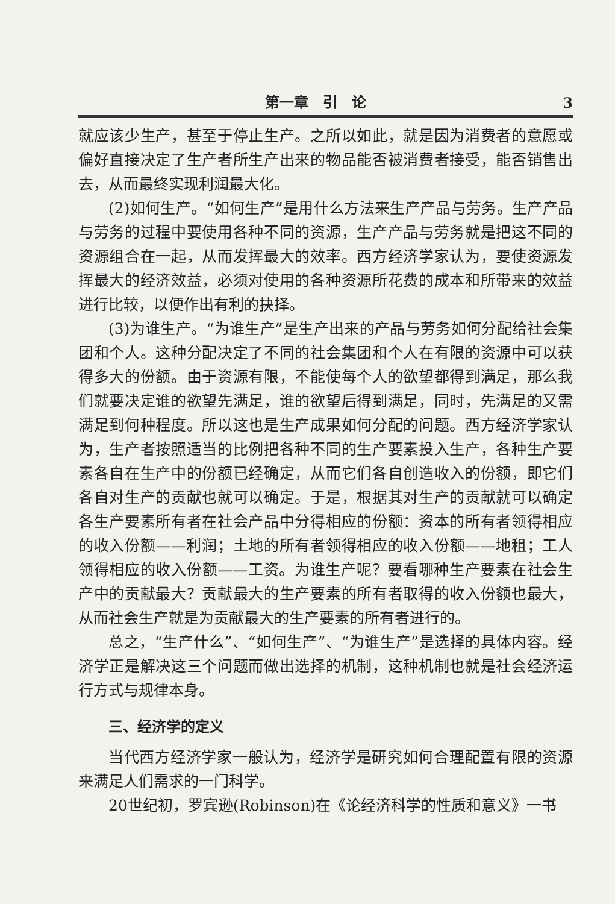第一章　引　论 3
就应该少生产，甚至于停止生产。之所以如此，就是因为消费者的意愿或偏好直接决定了生产者所生产出来的物品能否被消费者接受，能否销售出去，从而最终实现利润最大化。
(2)如何生产。“如何生产”是用什么方法来生产产品与劳务。生产产品与劳务的过程中要使用各种不同的资源，生产产品与劳务就是把这不同的资源组合在一起，从而发挥最大的效率。西方经济学家认为，要使资源发挥最大的经济效益，必须对使用的各种资源所花费的成本和所带来的效益进行比较，以便作出有利的抉择。
(3)为谁生产。“为谁生产”是生产出来的产品与劳务如何分配给社会集团和个人。这种分配决定了不同的社会集团和个人在有限的资源中可以获得多大的份额。由于资源有限，不能使每个人的欲望都得到满足，那么我们就要决定谁的欲望先满足，谁的欲望后得到满足，同时，先满足的又需满足到何种程度。所以这也是生产成果如何分配的问题。西方经济学家认为，生产者按照适当的比例把各种不同的生产要素投入生产，各种生产要素各自在生产中的份额已经确定，从而它们各自创造收入的份额，即它们各自对生产的贡献也就可以确定。于是，根据其对生产的贡献就可以确定各生产要素所有者在社会产品中分得相应的份额：资本的所有者领得相应的收入份额——利润；土地的所有者领得相应的收入份额——地租；工人领得相应的收入份额——工资。为谁生产呢？要看哪种生产要素在社会生产中的贡献最大？贡献最大的生产要素的所有者取得的收入份额也最大，从而社会生产就是为贡献最大的生产要素的所有者进行的。
总之，“生产什么”、“如何生产”、“为谁生产”是选择的具体内容。经济学正是解决这三个问题而做出选择的机制，这种机制也就是社会经济运行方式与规律本身。
三、经济学的定义
当代西方经济学家一般认为，经济学是研究如何合理配置有限的资源来满足人们需求的一门科学。
20世纪初，罗宾逊(Robinson)在《论经济科学的性质和意义》一书